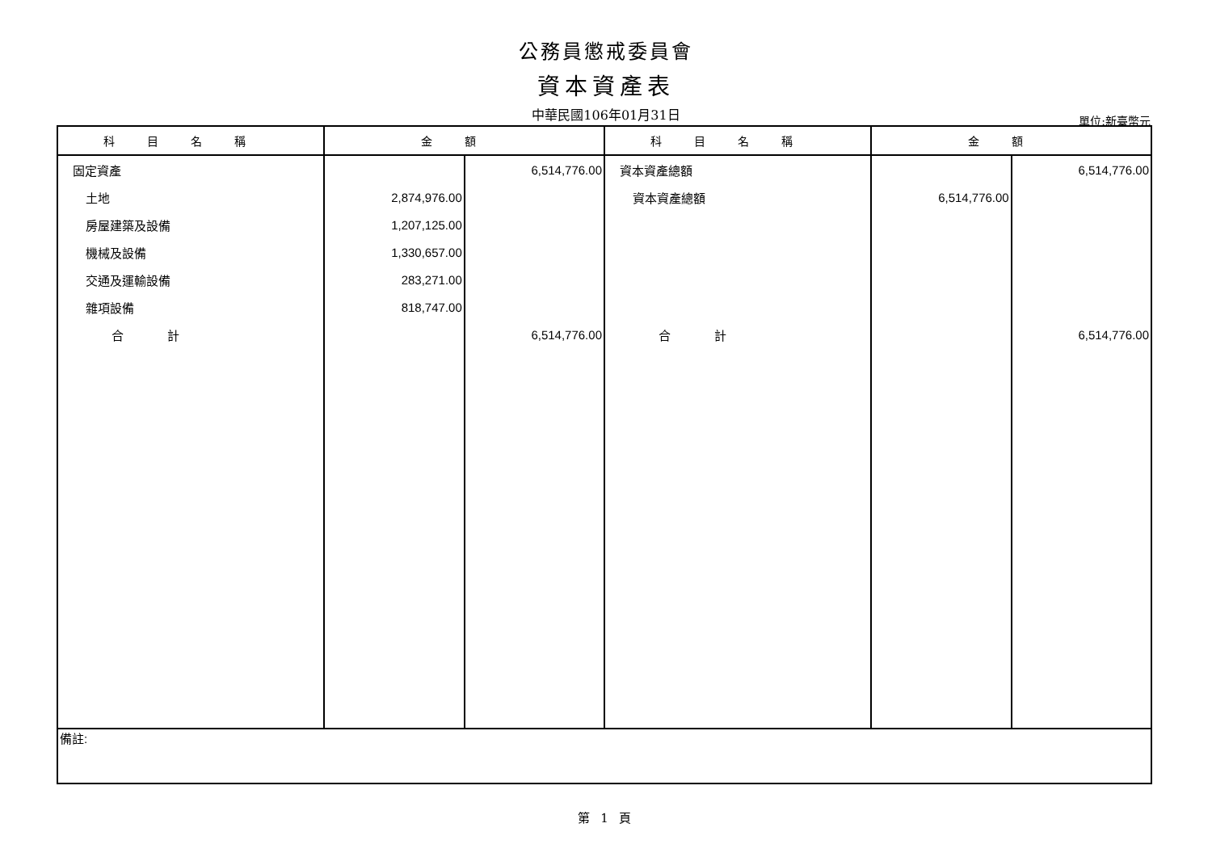公務員懲戒委員會
資本資產表
中華民國106年01月31日
單位:新臺幣元
| 科目名稱 | 金額 | | 科目名稱 | 金額 | |
| --- | --- | --- | --- | --- | --- |
| 固定資產 | | 6,514,776.00 | 資本資產總額 | | 6,514,776.00 |
| 土地 | 2,874,976.00 | | 資本資產總額 | 6,514,776.00 | |
| 房屋建築及設備 | 1,207,125.00 | | | | |
| 機械及設備 | 1,330,657.00 | | | | |
| 交通及運輸設備 | 283,271.00 | | | | |
| 雜項設備 | 818,747.00 | | | | |
| 合 計 | | 6,514,776.00 | 合 計 | | 6,514,776.00 |
| 備註: | | | | | |
第 1 頁